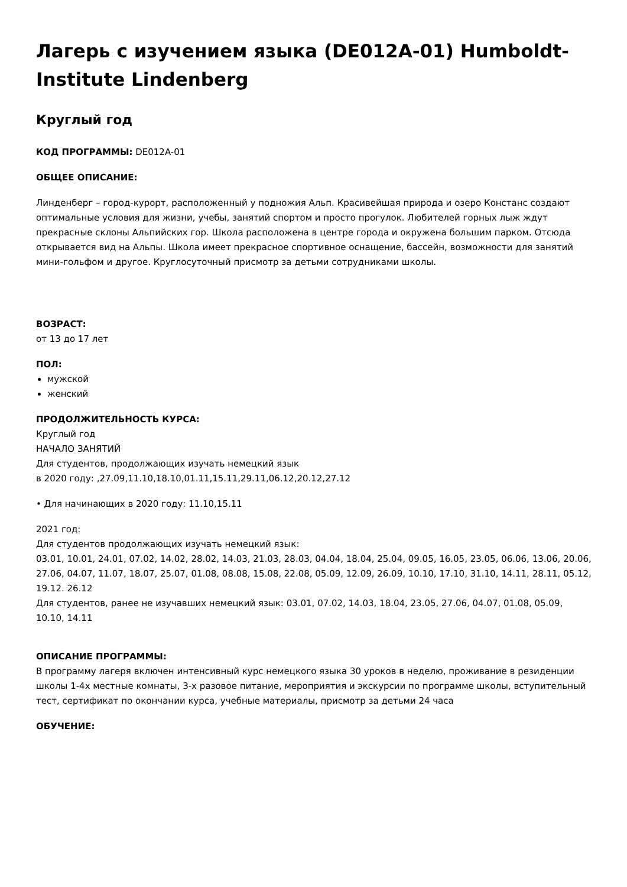Лагерь с изучением языка (DE012A-01) Humboldt-Institute Lindenberg
Круглый год
КОД ПРОГРАММЫ: DE012A-01
ОБЩЕЕ ОПИСАНИЕ:
Линденберг – город-курорт, расположенный у подножия Альп. Красивейшая природа и озеро Констанс создают оптимальные условия для жизни, учебы, занятий спортом и просто прогулок. Любителей горных лыж ждут прекрасные склоны Альпийских гор. Школа расположена в центре города и окружена большим парком. Отсюда открывается вид на Альпы. Школа имеет прекрасное спортивное оснащение, бассейн, возможности для занятий мини-гольфом и другое. Круглосуточный присмотр за детьми сотрудниками школы.
ВОЗРАСТ:
от 13 до 17 лет
ПОЛ:
мужской
женский
ПРОДОЛЖИТЕЛЬНОСТЬ КУРСА:
Круглый год
НАЧАЛО ЗАНЯТИЙ
Для студентов, продолжающих изучать немецкий язык
в 2020 году: ,27.09,11.10,18.10,01.11,15.11,29.11,06.12,20.12,27.12
• Для начинающих в 2020 году: 11.10,15.11
2021 год:
Для студентов продолжающих изучать немецкий язык:
03.01, 10.01, 24.01, 07.02, 14.02, 28.02, 14.03, 21.03, 28.03, 04.04, 18.04, 25.04, 09.05, 16.05, 23.05, 06.06, 13.06, 20.06, 27.06, 04.07, 11.07, 18.07, 25.07, 01.08, 08.08, 15.08, 22.08, 05.09, 12.09, 26.09, 10.10, 17.10, 31.10, 14.11, 28.11, 05.12, 19.12. 26.12
Для студентов, ранее не изучавших немецкий язык: 03.01, 07.02, 14.03, 18.04, 23.05, 27.06, 04.07, 01.08, 05.09, 10.10, 14.11
ОПИСАНИЕ ПРОГРАММЫ:
В программу лагеря включен интенсивный курс немецкого языка 30 уроков в неделю, проживание в резиденции школы 1-4х местные комнаты, 3-х разовое питание, мероприятия и экскурсии по программе школы, вступительный тест, сертификат по окончании курса, учебные материалы, присмотр за детьми 24 часа
ОБУЧЕНИЕ: